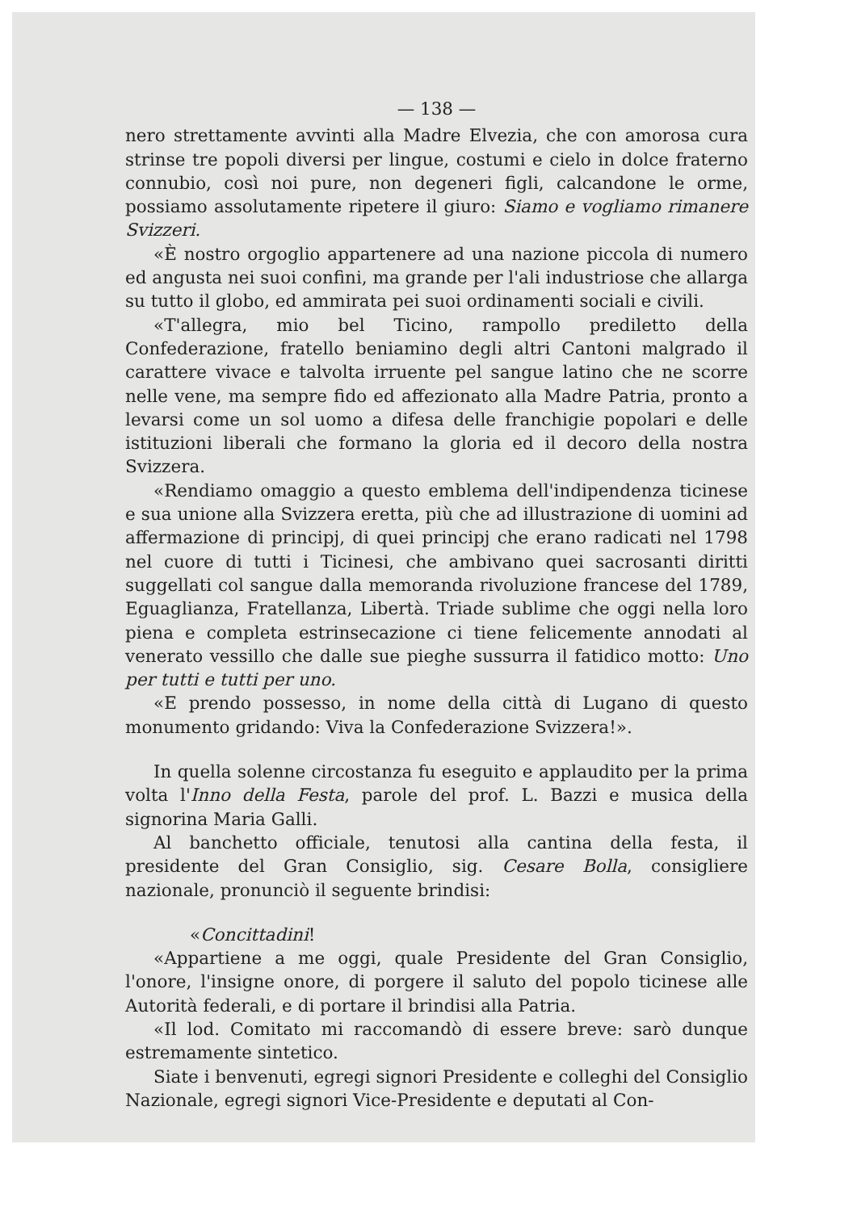— 138 —
nero strettamente avvinti alla Madre Elvezia, che con amorosa cura strinse tre popoli diversi per lingue, costumi e cielo in dolce fraterno connubio, così noi pure, non degeneri figli, calcandone le orme, possiamo assolutamente ripetere il giuro: Siamo e vogliamo rimanere Svizzeri.
«È nostro orgoglio appartenere ad una nazione piccola di numero ed angusta nei suoi confini, ma grande per l'ali industriose che allarga su tutto il globo, ed ammirata pei suoi ordinamenti sociali e civili.
«T'allegra, mio bel Ticino, rampollo prediletto della Confederazione, fratello beniamino degli altri Cantoni malgrado il carattere vivace e talvolta irruente pel sangue latino che ne scorre nelle vene, ma sempre fido ed affezionato alla Madre Patria, pronto a levarsi come un sol uomo a difesa delle franchigie popolari e delle istituzioni liberali che formano la gloria ed il decoro della nostra Svizzera.
«Rendiamo omaggio a questo emblema dell'indipendenza ticinese e sua unione alla Svizzera eretta, più che ad illustrazione di uomini ad affermazione di principj, di quei principj che erano radicati nel 1798 nel cuore di tutti i Ticinesi, che ambivano quei sacrosanti diritti suggellati col sangue dalla memoranda rivoluzione francese del 1789, Eguaglianza, Fratellanza, Libertà. Triade sublime che oggi nella loro piena e completa estrinsecazione ci tiene felicemente annodati al venerato vessillo che dalle sue pieghe sussurra il fatidico motto: Uno per tutti e tutti per uno.
«E prendo possesso, in nome della città di Lugano di questo monumento gridando: Viva la Confederazione Svizzera!».
In quella solenne circostanza fu eseguito e applaudito per la prima volta l'Inno della Festa, parole del prof. L. Bazzi e musica della signorina Maria Galli.
Al banchetto officiale, tenutosi alla cantina della festa, il presidente del Gran Consiglio, sig. Cesare Bolla, consigliere nazionale, pronunciò il seguente brindisi:
«Concittadini!
«Appartiene a me oggi, quale Presidente del Gran Consiglio, l'onore, l'insigne onore, di porgere il saluto del popolo ticinese alle Autorità federali, e di portare il brindisi alla Patria.
«Il lod. Comitato mi raccomandò di essere breve: sarò dunque estremamente sintetico.
Siate i benvenuti, egregi signori Presidente e colleghi del Consiglio Nazionale, egregi signori Vice-Presidente e deputati al Con-